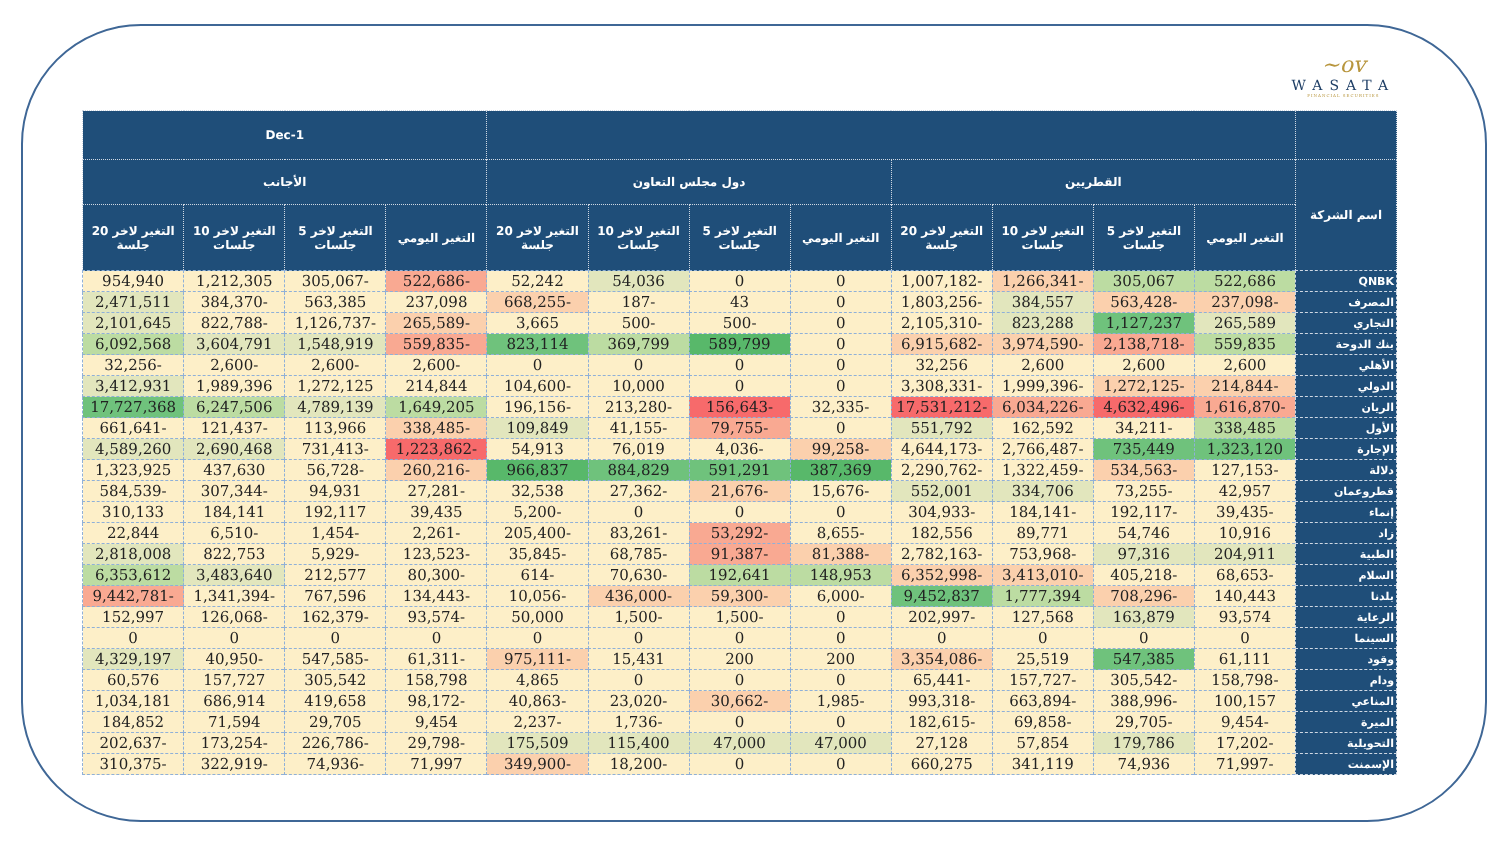~ov
WASATA
FINANCIAL SECURITIES
| | | | | | | | | | 1-Dec | | | |
| --- | --- | --- | --- | --- | --- | --- | --- | --- | --- | --- | --- | --- |
| اسم الشركة | القطريين | | | | دول مجلس التعاون | | | | الأجانب | | | |
| | التغير اليومي | التغير لاخر 5 جلسات | التغير لاخر 10 جلسات | التغير لاخر 20 جلسة | التغير اليومي | التغير لاخر 5 جلسات | التغير لاخر 10 جلسات | التغير لاخر 20 جلسة | التغير اليومي | التغير لاخر 5 جلسات | التغير لاخر 10 جلسات | التغير لاخر 20 جلسة |
| QNBK | 522,686 | 305,067 | -1,266,341 | -1,007,182 | 0 | 0 | 54,036 | 52,242 | -522,686 | -305,067 | 1,212,305 | 954,940 |
| المصرف | -237,098 | -563,428 | 384,557 | -1,803,256 | 0 | 43 | -187 | -668,255 | 237,098 | 563,385 | -384,370 | 2,471,511 |
| التجاري | 265,589 | 1,127,237 | 823,288 | -2,105,310 | 0 | -500 | -500 | 3,665 | -265,589 | -1,126,737 | -822,788 | 2,101,645 |
| بنك الدوحة | 559,835 | -2,138,718 | -3,974,590 | -6,915,682 | 0 | 589,799 | 369,799 | 823,114 | -559,835 | 1,548,919 | 3,604,791 | 6,092,568 |
| الأهلي | 2,600 | 2,600 | 2,600 | 32,256 | 0 | 0 | 0 | 0 | -2,600 | -2,600 | -2,600 | -32,256 |
| الدولي | -214,844 | -1,272,125 | -1,999,396 | -3,308,331 | 0 | 0 | 10,000 | -104,600 | 214,844 | 1,272,125 | 1,989,396 | 3,412,931 |
| الريان | -1,616,870 | -4,632,496 | -6,034,226 | -17,531,212 | -32,335 | -156,643 | -213,280 | -196,156 | 1,649,205 | 4,789,139 | 6,247,506 | 17,727,368 |
| الأول | 338,485 | -34,211 | 162,592 | 551,792 | 0 | -79,755 | -41,155 | 109,849 | -338,485 | 113,966 | -121,437 | -661,641 |
| الإجارة | 1,323,120 | 735,449 | -2,766,487 | -4,644,173 | -99,258 | -4,036 | 76,019 | 54,913 | -1,223,862 | -731,413 | 2,690,468 | 4,589,260 |
| دلالة | -127,153 | -534,563 | -1,322,459 | -2,290,762 | 387,369 | 591,291 | 884,829 | 966,837 | -260,216 | -56,728 | 437,630 | 1,323,925 |
| قطروعمان | 42,957 | -73,255 | 334,706 | 552,001 | -15,676 | -21,676 | -27,362 | 32,538 | -27,281 | 94,931 | -307,344 | -584,539 |
| إنماء | -39,435 | -192,117 | -184,141 | -304,933 | 0 | 0 | 0 | -5,200 | 39,435 | 192,117 | 184,141 | 310,133 |
| زاد | 10,916 | 54,746 | 89,771 | 182,556 | -8,655 | -53,292 | -83,261 | -205,400 | -2,261 | -1,454 | -6,510 | 22,844 |
| الطبية | 204,911 | 97,316 | -753,968 | -2,782,163 | -81,388 | -91,387 | -68,785 | -35,845 | -123,523 | -5,929 | 822,753 | 2,818,008 |
| السلام | -68,653 | -405,218 | -3,413,010 | -6,352,998 | 148,953 | 192,641 | -70,630 | -614 | -80,300 | 212,577 | 3,483,640 | 6,353,612 |
| بلدنا | 140,443 | -708,296 | 1,777,394 | 9,452,837 | -6,000 | -59,300 | -436,000 | -10,056 | -134,443 | 767,596 | -1,341,394 | -9,442,781 |
| الرعاية | 93,574 | 163,879 | 127,568 | -202,997 | 0 | -1,500 | -1,500 | 50,000 | -93,574 | -162,379 | -126,068 | 152,997 |
| السينما | 0 | 0 | 0 | 0 | 0 | 0 | 0 | 0 | 0 | 0 | 0 | 0 |
| وقود | 61,111 | 547,385 | 25,519 | -3,354,086 | 200 | 200 | 15,431 | -975,111 | -61,311 | -547,585 | -40,950 | 4,329,197 |
| ودام | -158,798 | -305,542 | -157,727 | -65,441 | 0 | 0 | 0 | 4,865 | 158,798 | 305,542 | 157,727 | 60,576 |
| المناعي | 100,157 | -388,996 | -663,894 | -993,318 | -1,985 | -30,662 | -23,020 | -40,863 | -98,172 | 419,658 | 686,914 | 1,034,181 |
| الميرة | -9,454 | -29,705 | -69,858 | -182,615 | 0 | 0 | -1,736 | -2,237 | 9,454 | 29,705 | 71,594 | 184,852 |
| التحويلية | -17,202 | 179,786 | 57,854 | 27,128 | 47,000 | 47,000 | 115,400 | 175,509 | -29,798 | -226,786 | -173,254 | -202,637 |
| الإسمنت | -71,997 | 74,936 | 341,119 | 660,275 | 0 | 0 | -18,200 | -349,900 | 71,997 | -74,936 | -322,919 | -310,375 |